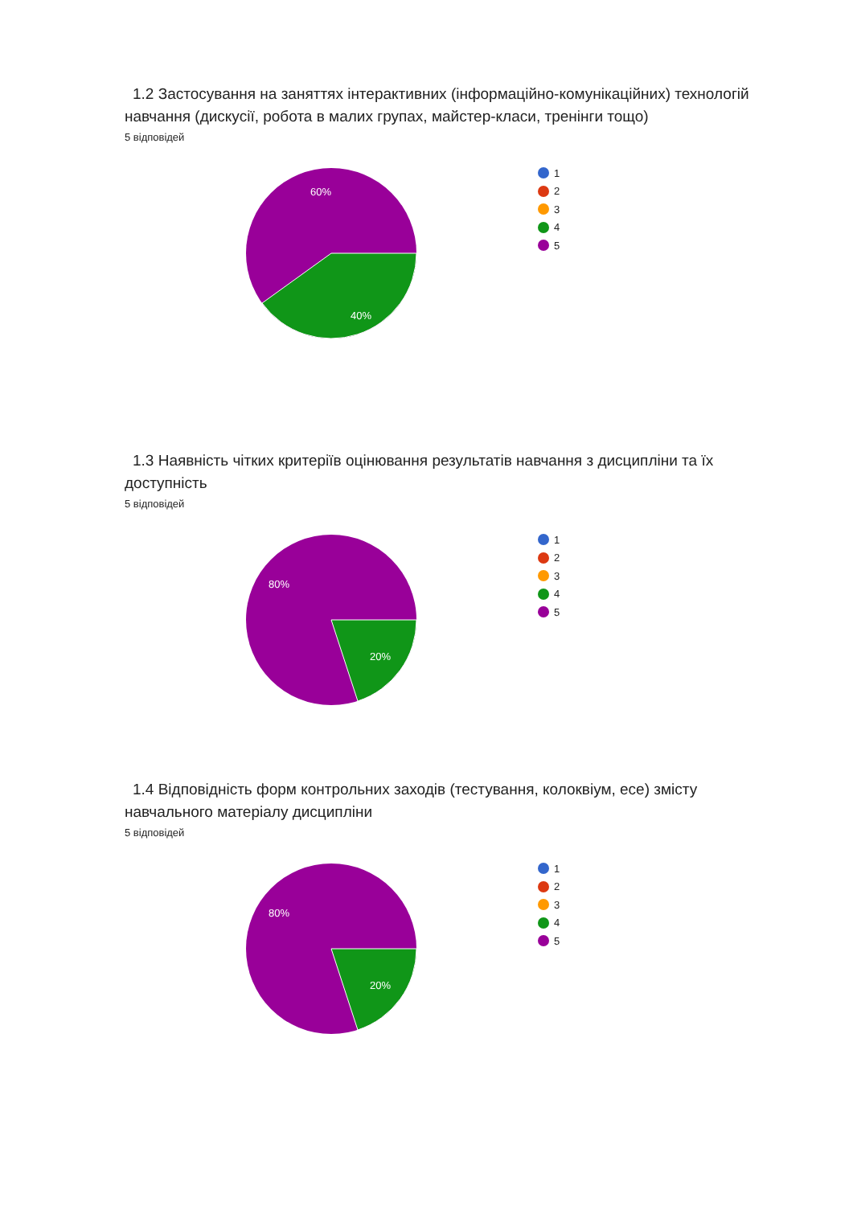1.2 Застосування на заняттях інтерактивних (інформаційно-комунікаційних) технологій навчання (дискусії, робота в малих групах, майстер-класи, тренінги тощо)
5 відповідей
60%
40%
1
2
3
4
5
1.3 Наявність чітких критеріїв оцінювання результатів навчання з дисципліни та їх доступність
5 відповідей
80%
20%
1
2
3
4
5
1.4 Відповідність форм контрольних заходів (тестування, колоквіум, есе) змісту навчального матеріалу дисципліни
5 відповідей
80%
20%
1
2
3
4
5